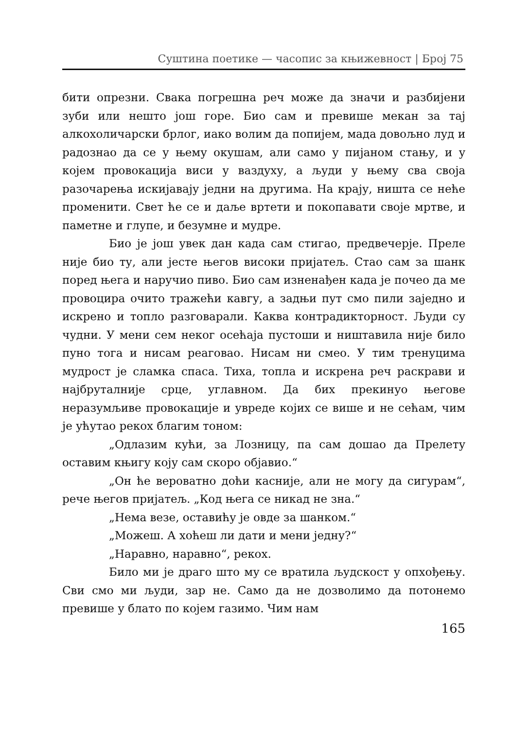Суштина поетике — часопис за књижевност | Број 75
бити опрезни. Свака погрешна реч може да значи и разбијени зуби или нешто још горе. Био сам и превише мекан за тај алкохоличарски брлог, иако волим да попијем, мада довољно луд и радознао да се у њему окушам, али само у пијаном стању, и у којем провокација виси у ваздуху, а људи у њему сва своја разочарења искијавају једни на другима. На крају, ништа се неће променити. Свет ће се и даље вртети и покопавати своје мртве, и паметне и глупе, и безумне и мудре.
Био је још увек дан када сам стигао, предвечерје. Преле није био ту, али јесте његов високи пријатељ. Стао сам за шанк поред њега и наручио пиво. Био сам изненађен када је почео да ме провоцира очито тражећи кавгу, а задњи пут смо пили заједно и искрено и топло разговарали. Каква контрадикторност. Људи су чудни. У мени сем неког осећаја пустоши и ништавила није било пуно тога и нисам реаговао. Нисам ни смео. У тим тренуцима мудрост је сламка спаса. Тиха, топла и искрена реч раскрави и најбруталније срце, углавном. Да бих прекинуо његове неразумљиве провокације и увреде којих се више и не сећам, чим је ућутао рекох благим тоном:
„Одлазим кући, за Лозницу, па сам дошао да Прелету оставим књигу коју сам скоро објавио.“
„Он ће вероватно доћи касније, али не могу да сигурам“, рече његов пријатељ. „Код њега се никад не зна.“
„Нема везе, оставићу је овде за шанком.“
„Можеш. А хоћеш ли дати и мени једну?“
„Наравно, наравно“, рекох.
Било ми је драго што му се вратила људскост у опхођењу. Сви смо ми људи, зар не. Само да не дозволимо да потонемо превише у блато по којем газимо. Чим нам
165